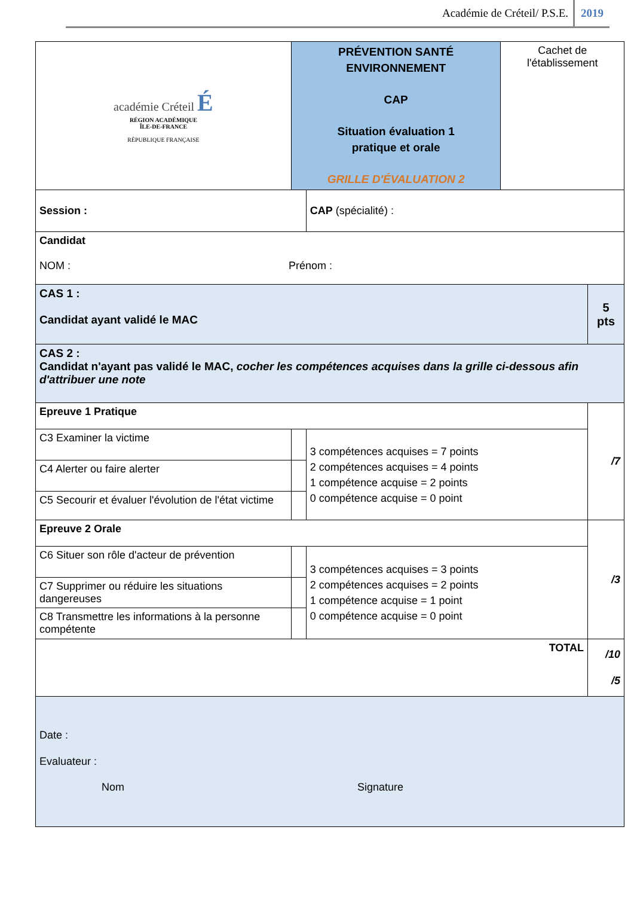Académie de Créteil/ P.S.E. 2019
| académie Créteil É RÉGION ACADÉMIQUE ÎLE-DE-FRANCE RÉPUBLIQUE FRANÇAISE | PRÉVENTION SANTÉ ENVIRONNEMENT CAP Situation évaluation 1 pratique et orale GRILLE D'ÉVALUATION 2 | | Cachet de l'établissement | |
| Session : | | CAP (spécialité) : | | |
| Candidat NOM : Prénom : | | | | |
| CAS 1 : Candidat ayant validé le MAC | | | | 5 pts |
| CAS 2 : Candidat n'ayant pas validé le MAC, cocher les compétences acquises dans la grille ci-dessous afin d'attribuer une note | | | | |
| Epreuve 1 Pratique | | | | /7 |
| C3 Examiner la victime | | 3 compétences acquises = 7 points 2 compétences acquises = 4 points 1 compétence acquise = 2 points 0 compétence acquise = 0 point | | |
| C4 Alerter ou faire alerter | | | | |
| C5 Secourir et évaluer l'évolution de l'état victime | | | | |
| Epreuve 2 Orale | | | | /3 |
| C6 Situer son rôle d'acteur de prévention | | 3 compétences acquises = 3 points 2 compétences acquises = 2 points 1 compétence acquise = 1 point 0 compétence acquise = 0 point | | |
| C7 Supprimer ou réduire les situations dangereuses | | | | |
| C8 Transmettre les informations à la personne compétente | | | | |
| TOTAL | | | | /10 /5 |
| Date : Evaluateur : Nom Signature | | | | |